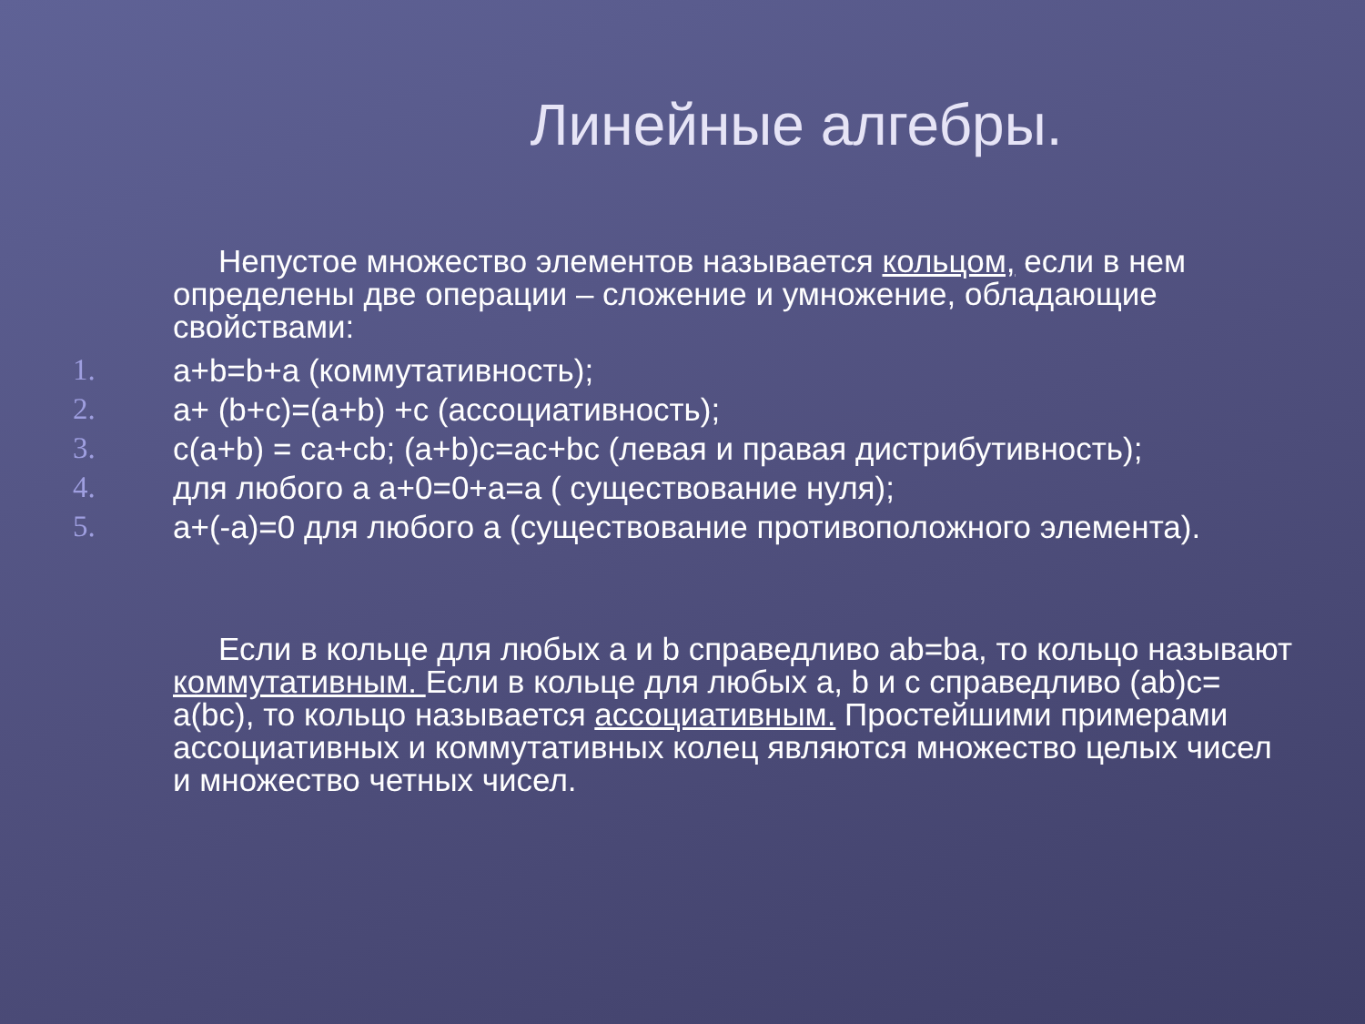Линейные алгебры.
Непустое множество элементов называется кольцом, если в нем определены две операции – сложение и умножение, обладающие свойствами:
1. a+b=b+a (коммутативность);
2. a+ (b+c)=(a+b) +c (ассоциативность);
3. c(a+b) = ca+cb; (a+b)c=ac+bc (левая и правая дистрибутивность);
4. для любого a a+0=0+a=a ( существование нуля);
5. a+(-a)=0 для любого a (существование противоположного элемента).
Если в кольце для любых a и b справедливо ab=ba, то кольцо называют коммутативным. Если в кольце для любых a, b и c справедливо (ab)c= a(bc), то кольцо называется ассоциативным. Простейшими примерами ассоциативных и коммутативных колец являются множество целых чисел и множество четных чисел.